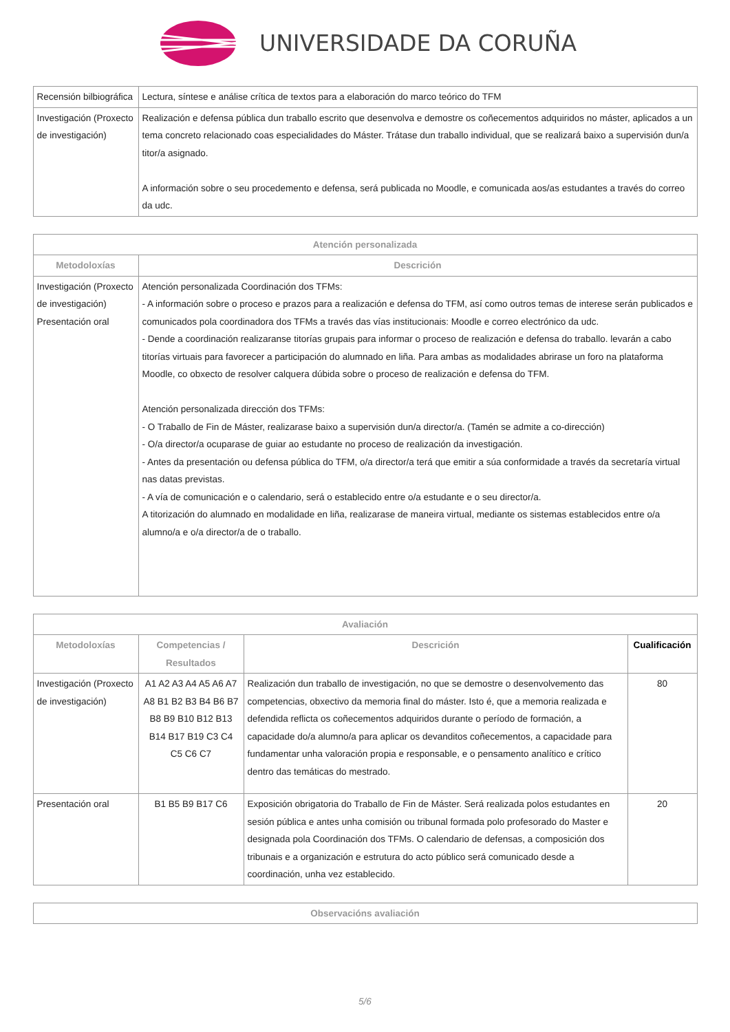UNIVERSIDADE DA CORUÑA
| Recensión bilbiográfica | Lectura, síntese e análise crítica de textos para a elaboración do marco teórico do TFM |
| Investigación (Proxecto de investigación) | Realización e defensa pública dun traballo escrito que desenvolva e demostre os coñecementos adquiridos no máster, aplicados a un tema concreto relacionado coas especialidades do Máster. Trátase dun traballo individual, que se realizará baixo a supervisión dun/a titor/a asignado. A información sobre o seu procedemento e defensa, será publicada no Moodle, e comunicada aos/as estudantes a través do correo da udc. |
| Atención personalizada | |
| --- | --- |
| Metodoloxías | Descrición |
| Investigación (Proxecto de investigación) Presentación oral | Atención personalizada Coordinación dos TFMs: - A información sobre o proceso e prazos para a realización e defensa do TFM, así como outros temas de interese serán publicados e comunicados pola coordinadora dos TFMs a través das vías institucionais: Moodle e correo electrónico da udc. - Dende a coordinación realizaranse titorías grupais para informar o proceso de realización e defensa do traballo. levarán a cabo titorías virtuais para favorecer a participación do alumnado en liña. Para ambas as modalidades abrirase un foro na plataforma Moodle, co obxecto de resolver calquera dúbida sobre o proceso de realización e defensa do TFM. Atención personalizada dirección dos TFMs: - O Traballo de Fin de Máster, realizarase baixo a supervisión dun/a director/a. (Tamén se admite a co-dirección) - O/a director/a ocuparase de guiar ao estudante no proceso de realización da investigación. - Antes da presentación ou defensa pública do TFM, o/a director/a terá que emitir a súa conformidade a través da secretaría virtual nas datas previstas. - A vía de comunicación e o calendario, será o establecido entre o/a estudante e o seu director/a. A titorización do alumnado en modalidade en liña, realizarase de maneira virtual, mediante os sistemas establecidos entre o/a alumno/a e o/a director/a de o traballo. |
| Avaliación | | | |
| --- | --- | --- | --- |
| Metodoloxías | Competencias / Resultados | Descrición | Cualificación |
| Investigación (Proxecto de investigación) | A1 A2 A3 A4 A5 A6 A7 A8 B1 B2 B3 B4 B6 B7 B8 B9 B10 B12 B13 B14 B17 B19 C3 C4 C5 C6 C7 | Realización dun traballo de investigación, no que se demostre o desenvolvemento das competencias, obxectivo da memoria final do máster. Isto é, que a memoria realizada e defendida reflicta os coñecementos adquiridos durante o período de formación, a capacidade do/a alumno/a para aplicar os devanditos coñecementos, a capacidade para fundamentar unha valoración propia e responsable, e o pensamento analítico e crítico dentro das temáticas do mestrado. | 80 |
| Presentación oral | B1 B5 B9 B17 C6 | Exposición obrigatoria do Traballo de Fin de Máster. Será realizada polos estudantes en sesión pública e antes unha comisión ou tribunal formada polo profesorado do Master e designada pola Coordinación dos TFMs. O calendario de defensas, a composición dos tribunais e a organización e estrutura do acto público será comunicado desde a coordinación, unha vez establecido. | 20 |
| Observacións avaliación |
| --- |
5/6